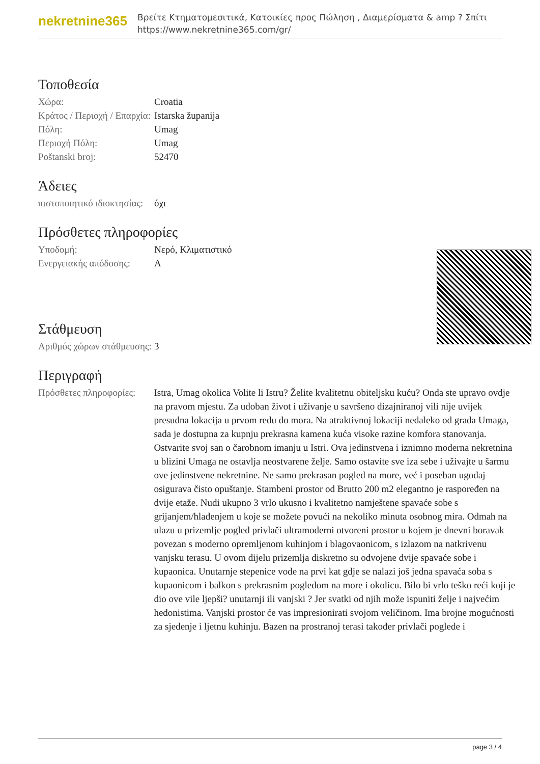nekretnine365
Βρείτε Κτηματομεσιτικά, Κατοικίες προς Πώληση , Διαμερίσματα & amp ? Σπίτι
https://www.nekretnine365.com/gr/
Τοποθεσία
| Χώρα: | Croatia |
| Κράτος / Περιοχή / Επαρχία: | Istarska županija |
| Πόλη: | Umag |
| Περιοχή Πόλη: | Umag |
| Poštanski broj: | 52470 |
Άδειες
| πιστοποιητικό ιδιοκτησίας: | όχι |
Πρόσθετες πληροφορίες
| Υποδομή: | Νερό, Κλιματιστικό |
| Ενεργειακής απόδοσης: | A |
Στάθμευση
| Αριθμός χώρων στάθμευσης: | 3 |
Περιγραφή
| Πρόσθετες πληροφορίες: | Istra, Umag okolica Volite li Istru? Želite kvalitetnu obiteljsku kuću? Onda ste upravo ovdje na pravom mjestu. Za udoban život i uživanje u savršeno dizajniranoj vili nije uvijek presudna lokacija u prvom redu do mora. Na atraktivnoj lokaciji nedaleko od grada Umaga, sada je dostupna za kupnju prekrasna kamena kuća visoke razine komfora stanovanja. Ostvarite svoj san o čarobnom imanju u Istri. Ova jedinstvena i iznimno moderna nekretnina u blizini Umaga ne ostavlja neostvarene želje. Samo ostavite sve iza sebe i uživajte u šarmu ove jedinstvene nekretnine. Ne samo prekrasan pogled na more, već i poseban ugođaj osigurava čisto opuštanje. Stambeni prostor od Brutto 200 m2 elegantno je raspoređen na dvije etaže. Nudi ukupno 3 vrlo ukusno i kvalitetno namještene spavaće sobe s grijanjem/hlađenjem u koje se možete povući na nekoliko minuta osobnog mira. Odmah na ulazu u prizemlje pogled privlači ultramoderni otvoreni prostor u kojem je dnevni boravak povezan s moderno opremljenom kuhinjom i blagovaonicom, s izlazom na natkrivenu vanjsku terasu. U ovom dijelu prizemlja diskretno su odvojene dvije spavaće sobe i kupaonica. Unutarnje stepenice vode na prvi kat gdje se nalazi još jedna spavaća soba s kupaonicom i balkon s prekrasnim pogledom na more i okolicu. Bilo bi vrlo teško reći koji je dio ove vile ljepši? unutarnji ili vanjski ? Jer svatki od njih može ispuniti želje i najvećim hedonistima. Vanjski prostor će vas impresionirati svojom veličinom. Ima brojne mogućnosti za sjedenje i ljetnu kuhinju. Bazen na prostranoj terasi također privlači poglede i |
page 3 / 4